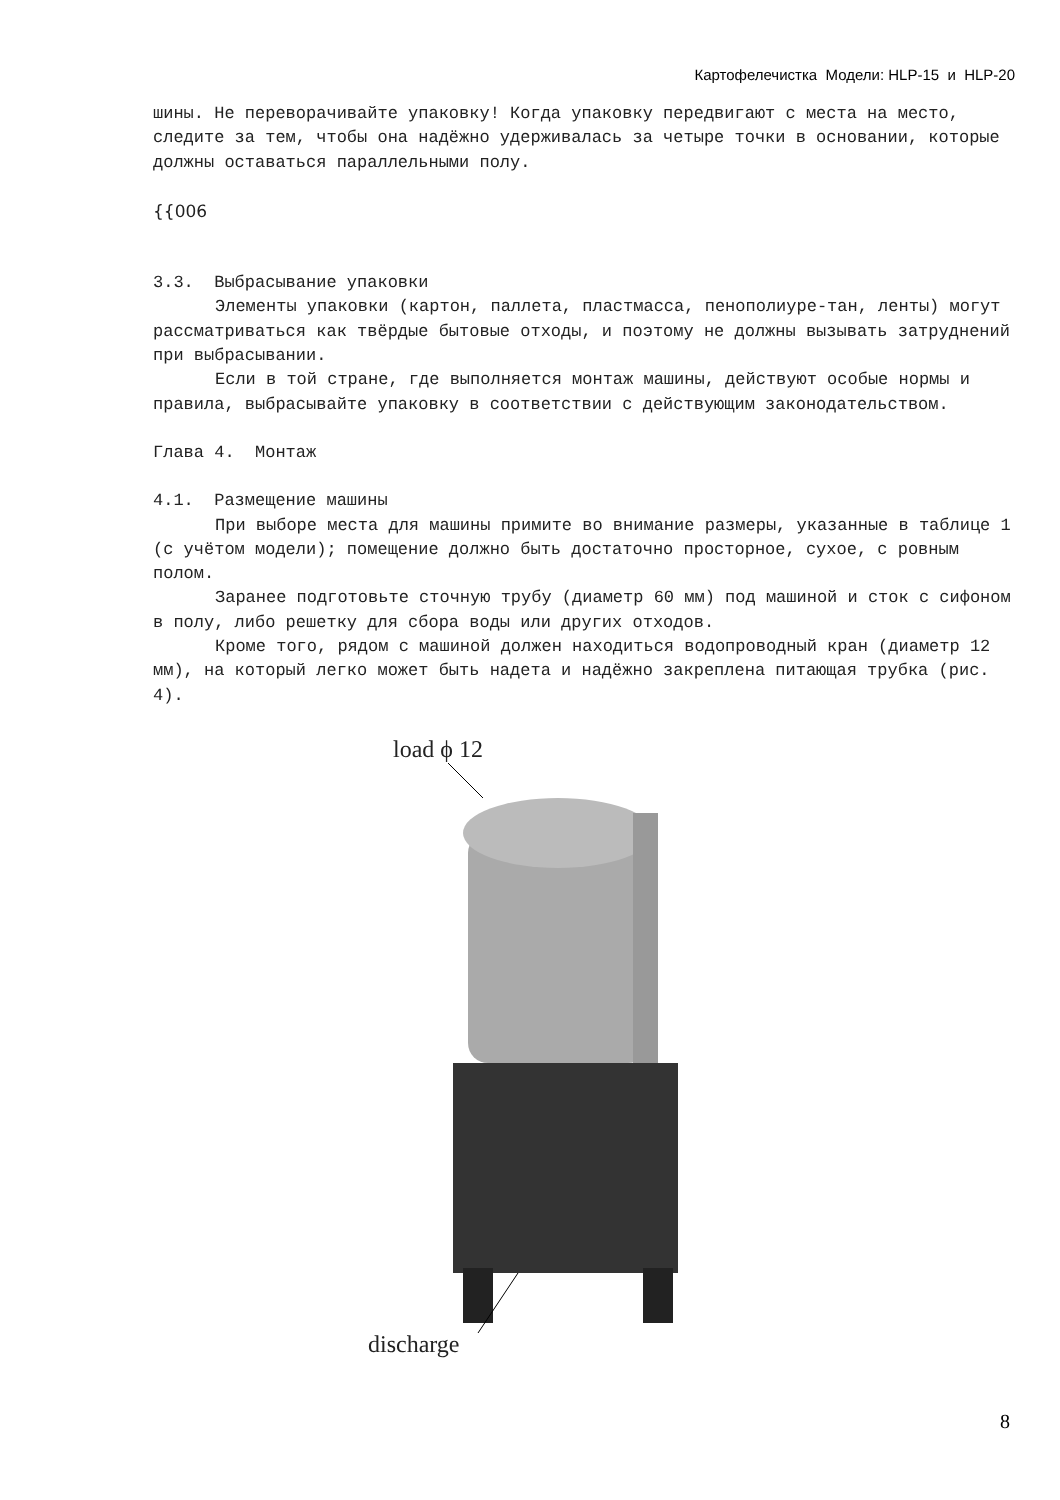Картофелечистка Модели: HLP-15 и HLP-20
шины. Не переворачивайте упаковку! Когда упаковку передвигают с места на место, следите за тем, чтобы она надёжно удерживалась за четыре точки в основании, которые должны оставаться параллельными полу.
{{006
3.3. Выбрасывание упаковки
Элементы упаковки (картон, паллета, пластмасса, пенополиуре-тан, ленты) могут рассматриваться как твёрдые бытовые отходы, и поэтому не должны вызывать затруднений при выбрасывании.
Если в той стране, где выполняется монтаж машины, действуют особые нормы и правила, выбрасывайте упаковку в соответствии с действующим законодательством.
Глава 4. Монтаж
4.1. Размещение машины
При выборе места для машины примите во внимание размеры, указанные в таблице 1 (с учётом модели); помещение должно быть достаточно просторное, сухое, с ровным полом.
Заранее подготовьте сточную трубу (диаметр 60 мм) под машиной и сток с сифоном в полу, либо решетку для сбора воды или других отходов.
Кроме того, рядом с машиной должен находиться водопроводный кран (диаметр 12 мм), на который легко может быть надета и надёжно закреплена питающая трубка (рис. 4).
load ϕ 12
discharge
8